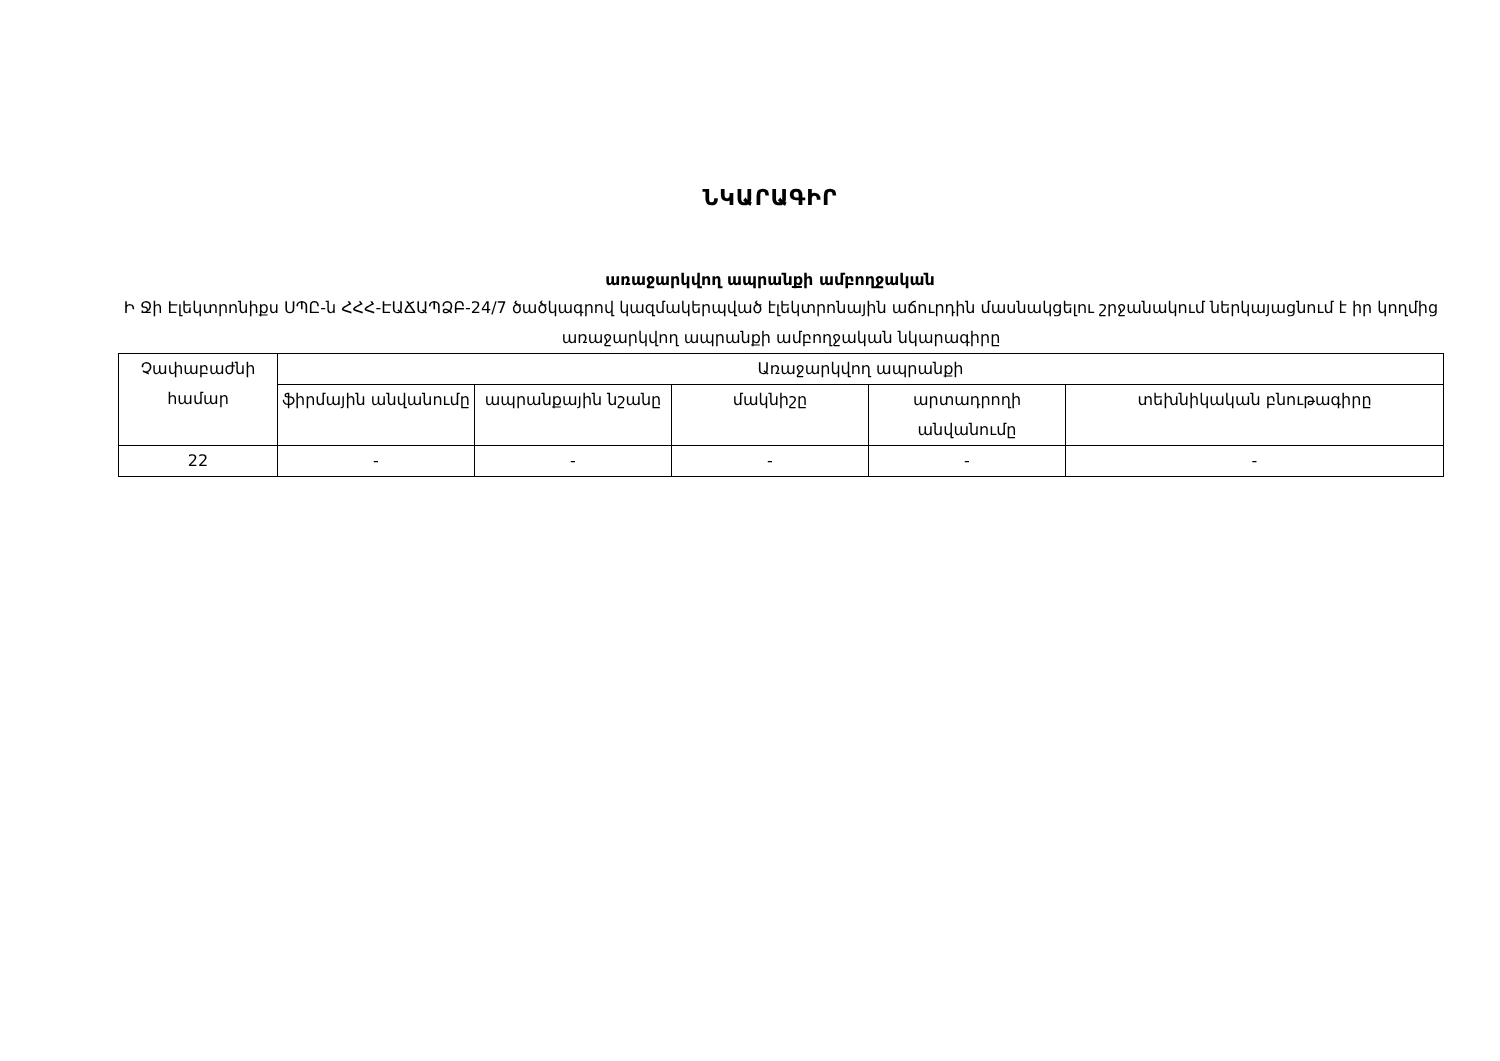ՆԿԱՐԱԳԻՐ
առաջարկվող ապրանքի ամբողջական
Ի Ջի Էլեկտրոնիքս ՍՊԸ-ն ՀՀՀ-ԷԱՃԱՊՁԲ-24/7 ծածկագրով կազմակերպված էլեկտրոնային աճուրդին մասնակցելու շրջանակում ներկայացնում է իր կողմից առաջարկվող ապրանքի ամբողջական նկարագիրը
| Չափաբաժնի համար | Առաջարկվող ապրանքի | | | | |
| --- | --- | --- | --- | --- | --- |
| | ֆիրմային անվանումը | ապրանքային նշանը | մակնիշը | արտադրողի անվանումը | տեխնիկական բնութագիրը |
| 22 | - | - | - | - | - |